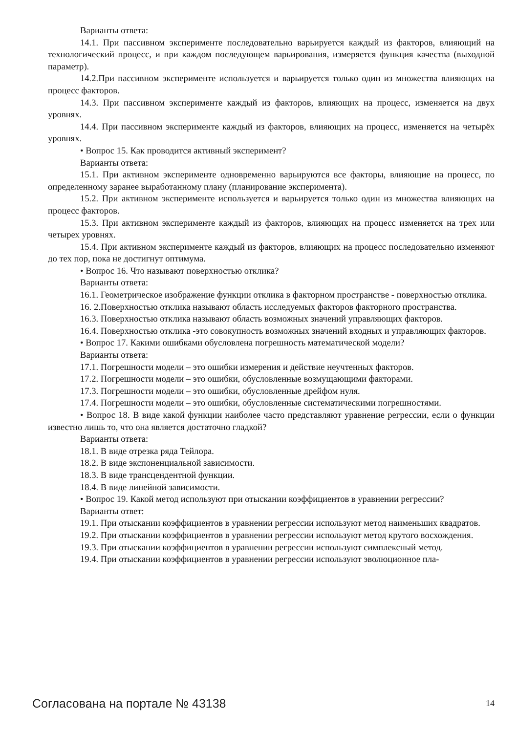Варианты ответа:
14.1. При пассивном эксперименте последовательно варьируется каждый из факторов, влияющий на технологический процесс, и при каждом последующем варьирования, измеряется функция качества (выходной параметр).
14.2.При пассивном эксперименте используется и варьируется только один из множества влияющих на процесс факторов.
14.3. При пассивном эксперименте каждый из факторов, влияющих на процесс, изменяется на двух уровнях.
14.4. При пассивном эксперименте каждый из факторов, влияющих на процесс, изменяется на четырёх уровнях.
• Вопрос 15. Как проводится активный эксперимент?
Варианты ответа:
15.1. При активном эксперименте одновременно варьируются все факторы, влияющие на процесс, по определенному заранее выработанному плану (планирование эксперимента).
15.2. При активном эксперименте используется и варьируется только один из множества влияющих на процесс факторов.
15.3. При активном эксперименте каждый из факторов, влияющих на процесс изменяется на трех или четырех уровнях.
15.4. При активном эксперименте каждый из факторов, влияющих на процесс последовательно изменяют до тех пор, пока не достигнут оптимума.
• Вопрос 16. Что называют поверхностью отклика?
Варианты ответа:
16.1. Геометрическое изображение функции отклика в факторном пространстве - поверхностью отклика.
16. 2.Поверхностью отклика называют область исследуемых факторов факторного пространства.
16.3. Поверхностью отклика называют область возможных значений управляющих факторов.
16.4. Поверхностью отклика -это совокупность возможных значений входных и управляющих факторов.
• Вопрос 17. Какими ошибками обусловлена погрешность математической модели?
Варианты ответа:
17.1. Погрешности модели – это ошибки измерения и действие неучтенных факторов.
17.2. Погрешности модели – это ошибки, обусловленные возмущающими факторами.
17.3. Погрешности модели – это ошибки, обусловленные дрейфом нуля.
17.4. Погрешности модели – это ошибки, обусловленные систематическими погрешностями.
• Вопрос 18. В виде какой функции наиболее часто представляют уравнение регрессии, если о функции известно лишь то, что она является достаточно гладкой?
Варианты ответа:
18.1. В виде отрезка ряда Тейлора.
18.2. В виде экспоненциальной зависимости.
18.3. В виде трансцендентной функции.
18.4. В виде линейной зависимости.
• Вопрос 19. Какой метод используют при отыскании коэффициентов в уравнении регрессии?
Варианты ответ:
19.1. При отыскании коэффициентов в уравнении регрессии используют метод наименьших квадратов.
19.2. При отыскании коэффициентов в уравнении регрессии используют метод крутого восхождения.
19.3. При отыскании коэффициентов в уравнении регрессии используют симплексный метод.
19.4. При отыскании коэффициентов в уравнении регрессии используют эволюционное пла-
Согласована на портале № 43138 14